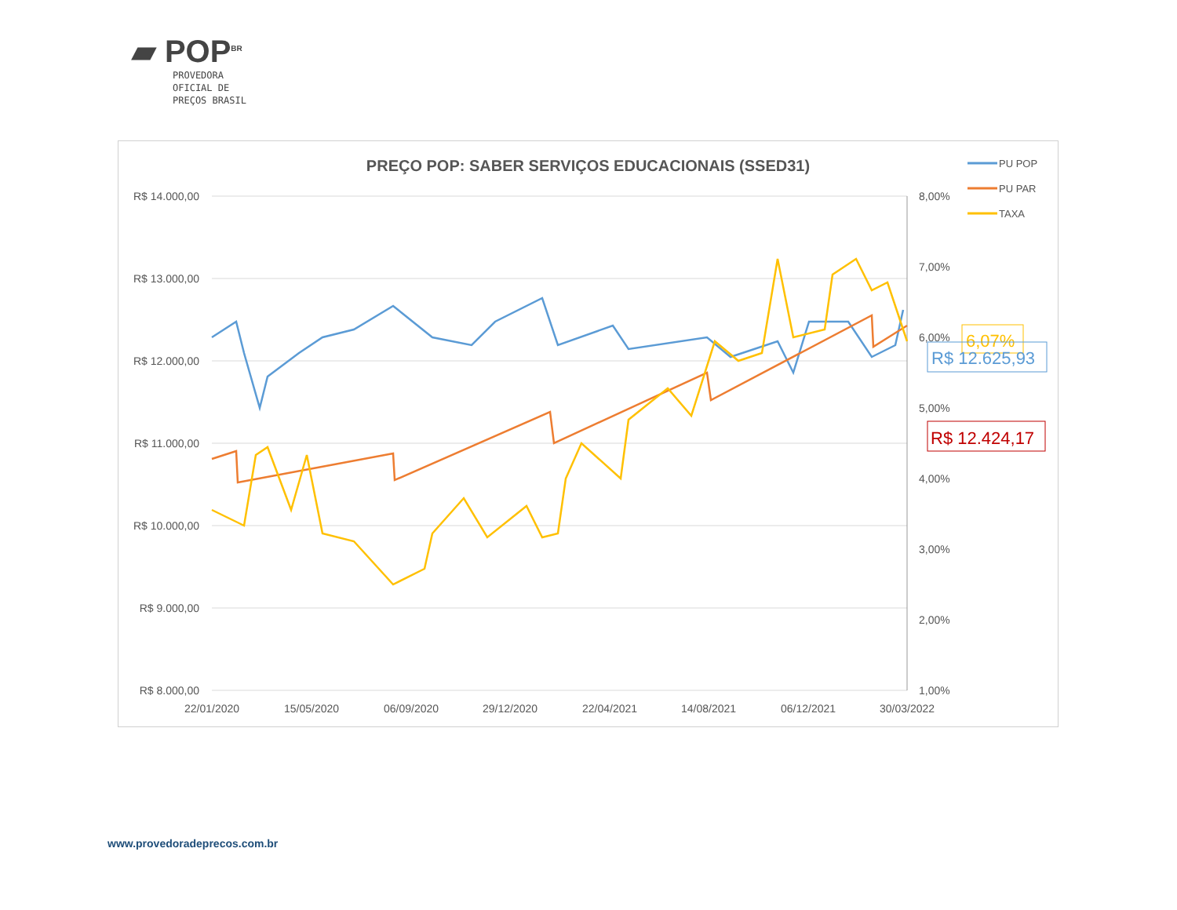▰ POP<sup>BR</sup>
PROVEDORA
OFICIAL DE
PREÇOS BRASIL
PREÇO POP: SABER SERVIÇOS EDUCACIONAIS (SSED31)
R$ 14.000,00
R$ 13.000,00
R$ 12.000,00
R$ 11.000,00
R$ 10.000,00
R$ 9.000,00
R$ 8.000,00
8,00%
7,00%
6,00%
5,00%
4,00%
3,00%
2,00%
1,00%
22/01/2020
15/05/2020
06/09/2020
29/12/2020
22/04/2021
14/08/2021
06/12/2021
30/03/2022
PU POP
PU PAR
TAXA
6,07%
R$ 12.625,93
R$ 12.424,17
www.provedoradeprecos.com.br